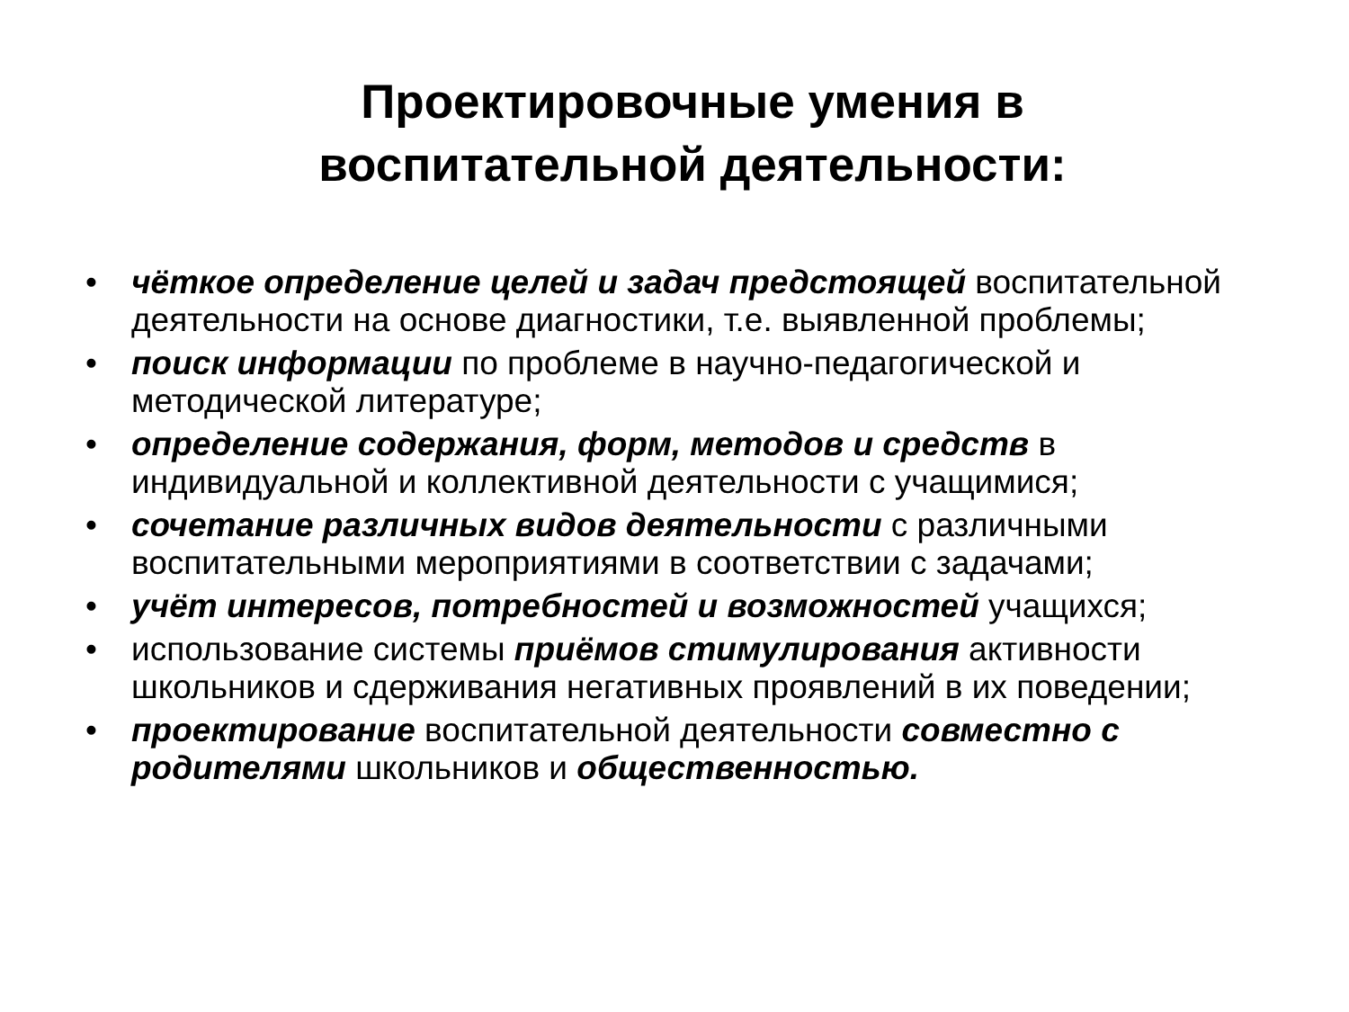Проектировочные умения в
воспитательной деятельности:
• чёткое определение целей и задач предстоящей воспитательной деятельности на основе диагностики, т.е. выявленной проблемы;
• поиск информации по проблеме в научно-педагогической и методической литературе;
• определение содержания, форм, методов и средств в индивидуальной и коллективной деятельности с учащимися;
• сочетание различных видов деятельности с различными воспитательными мероприятиями в соответствии с задачами;
• учёт интересов, потребностей и возможностей учащихся;
• использование системы приёмов стимулирования активности школьников и сдерживания негативных проявлений в их поведении;
• проектирование воспитательной деятельности совместно с родителями школьников и общественностью.